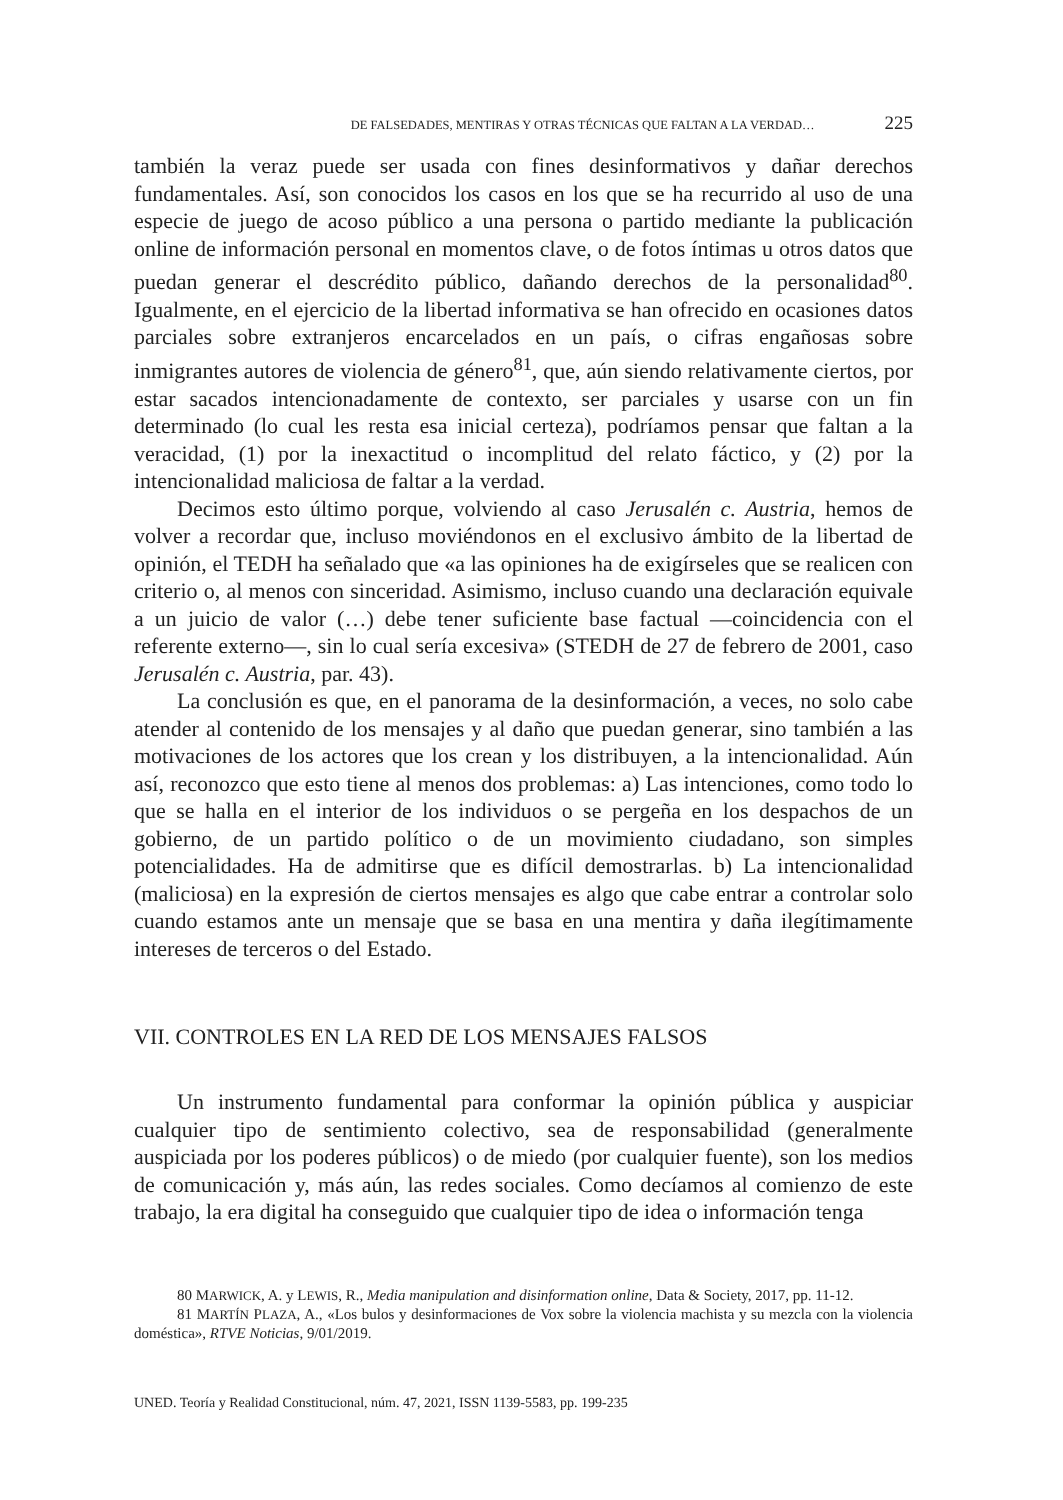DE FALSEDADES, MENTIRAS Y OTRAS TÉCNICAS QUE FALTAN A LA VERDAD… 225
también la veraz puede ser usada con fines desinformativos y dañar derechos fundamentales. Así, son conocidos los casos en los que se ha recurrido al uso de una especie de juego de acoso público a una persona o partido mediante la publicación online de información personal en momentos clave, o de fotos íntimas u otros datos que puedan generar el descrédito público, dañando derechos de la personalidad<sup>80</sup>. Igualmente, en el ejercicio de la libertad informativa se han ofrecido en ocasiones datos parciales sobre extranjeros encarcelados en un país, o cifras engañosas sobre inmigrantes autores de violencia de género<sup>81</sup>, que, aún siendo relativamente ciertos, por estar sacados intencionadamente de contexto, ser parciales y usarse con un fin determinado (lo cual les resta esa inicial certeza), podríamos pensar que faltan a la veracidad, (1) por la inexactitud o incomplitud del relato fáctico, y (2) por la intencionalidad maliciosa de faltar a la verdad.
Decimos esto último porque, volviendo al caso Jerusalén c. Austria, hemos de volver a recordar que, incluso moviéndonos en el exclusivo ámbito de la libertad de opinión, el TEDH ha señalado que «a las opiniones ha de exigírseles que se realicen con criterio o, al menos con sinceridad. Asimismo, incluso cuando una declaración equivale a un juicio de valor (…) debe tener suficiente base factual —coincidencia con el referente externo—, sin lo cual sería excesiva» (STEDH de 27 de febrero de 2001, caso Jerusalén c. Austria, par. 43).
La conclusión es que, en el panorama de la desinformación, a veces, no solo cabe atender al contenido de los mensajes y al daño que puedan generar, sino también a las motivaciones de los actores que los crean y los distribuyen, a la intencionalidad. Aún así, reconozco que esto tiene al menos dos problemas: a) Las intenciones, como todo lo que se halla en el interior de los individuos o se pergeña en los despachos de un gobierno, de un partido político o de un movimiento ciudadano, son simples potencialidades. Ha de admitirse que es difícil demostrarlas. b) La intencionalidad (maliciosa) en la expresión de ciertos mensajes es algo que cabe entrar a controlar solo cuando estamos ante un mensaje que se basa en una mentira y daña ilegítimamente intereses de terceros o del Estado.
VII. CONTROLES EN LA RED DE LOS MENSAJES FALSOS
Un instrumento fundamental para conformar la opinión pública y auspiciar cualquier tipo de sentimiento colectivo, sea de responsabilidad (generalmente auspiciada por los poderes públicos) o de miedo (por cualquier fuente), son los medios de comunicación y, más aún, las redes sociales. Como decíamos al comienzo de este trabajo, la era digital ha conseguido que cualquier tipo de idea o información tenga
80 MARWICK, A. y LEWIS, R., Media manipulation and disinformation online, Data & Society, 2017, pp. 11-12.
81 MARTÍN PLAZA, A., «Los bulos y desinformaciones de Vox sobre la violencia machista y su mezcla con la violencia doméstica», RTVE Noticias, 9/01/2019.
UNED. Teoría y Realidad Constitucional, núm. 47, 2021, ISSN 1139-5583, pp. 199-235